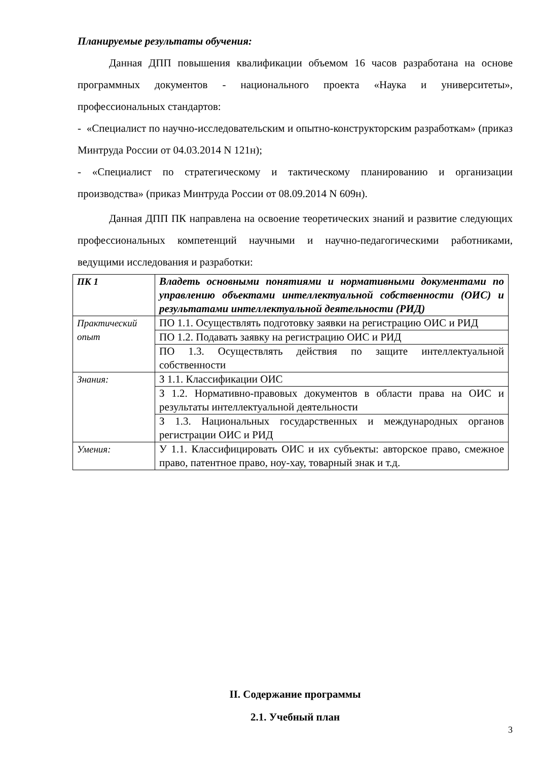Планируемые результаты обучения:
Данная ДПП повышения квалификации объемом 16 часов разработана на основе программных документов - национального проекта «Наука и университеты», профессиональных стандартов:
- «Специалист по научно-исследовательским и опытно-конструкторским разработкам» (приказ Минтруда России от 04.03.2014 N 121н);
- «Специалист по стратегическому и тактическому планированию и организации производства» (приказ Минтруда России от 08.09.2014 N 609н).
Данная ДПП ПК направлена на освоение теоретических знаний и развитие следующих профессиональных компетенций научными и научно-педагогическими работниками, ведущими исследования и разработки:
| ПК 1 | Владеть основными понятиями и нормативными документами по управлению объектами интеллектуальной собственности (ОИС) и результатами интеллектуальной деятельности (РИД) |
| Практический опыт | ПО 1.1. Осуществлять подготовку заявки на регистрацию ОИС и РИД |
| | ПО 1.2. Подавать заявку на регистрацию ОИС и РИД |
| | ПО 1.3. Осуществлять действия по защите интеллектуальной собственности |
| Знания: | З 1.1. Классификации ОИС |
| | З 1.2. Нормативно-правовых документов в области права на ОИС и результаты интеллектуальной деятельности |
| | З 1.3. Национальных государственных и международных органов регистрации ОИС и РИД |
| Умения: | У 1.1. Классифицировать ОИС и их субъекты: авторское право, смежное право, патентное право, ноу-хау, товарный знак и т.д. |
II. Содержание программы
2.1. Учебный план
3